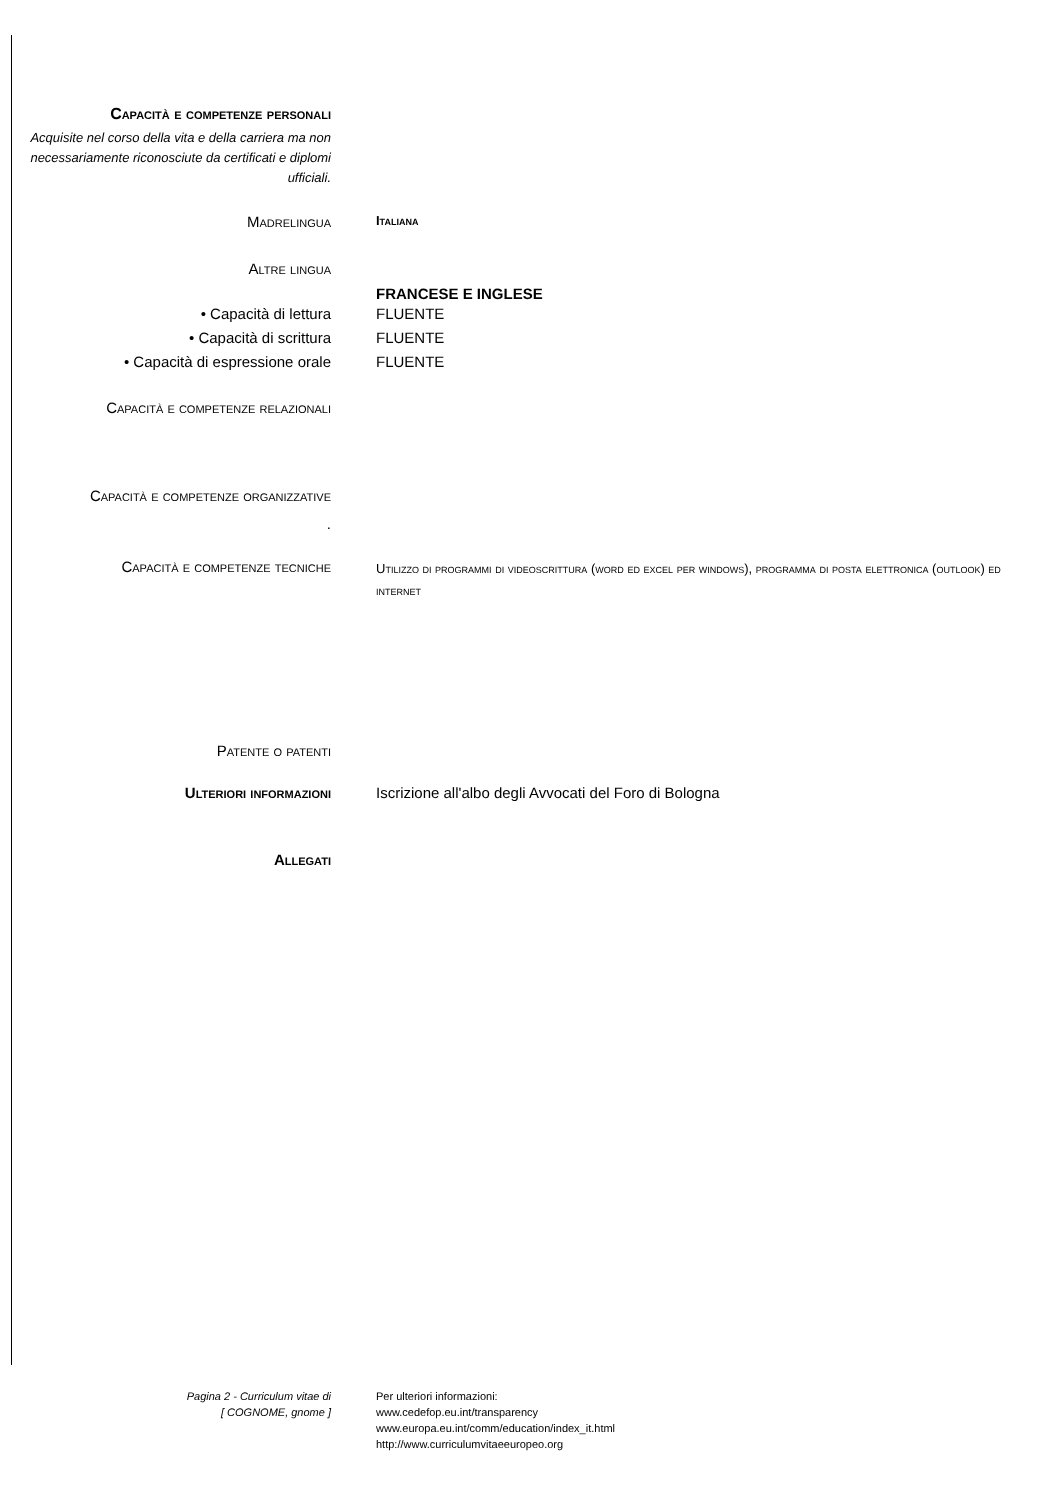Capacità e competenze personali
Acquisite nel corso della vita e della carriera ma non necessariamente riconosciute da certificati e diplomi ufficiali.
Madrelingua
Italiana
Altre lingua
FRANCESE E INGLESE
• Capacità di lettura FLUENTE
• Capacità di scrittura FLUENTE
• Capacità di espressione orale FLUENTE
Capacità e competenze relazionali
Capacità e competenze organizzative
.
Capacità e competenze tecniche
Utilizzo di programmi di videoscrittura (word ed excel per windows), programma di posta elettronica (outlook) ed internet
Patente o patenti
Ulteriori informazioni Iscrizione all'albo degli Avvocati del Foro di Bologna
Allegati
Pagina 2 - Curriculum vitae di
[ COGNOME, gnome ]
Per ulteriori informazioni:
www.cedefop.eu.int/transparency
www.europa.eu.int/comm/education/index_it.html
http://www.curriculumvitaeeuropeo.org